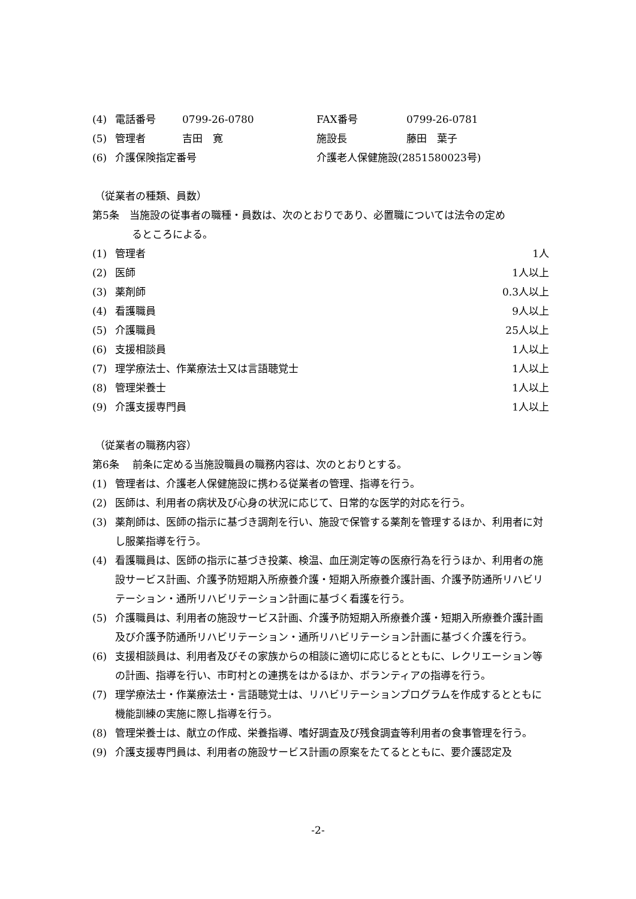(4) 電話番号 0799-26-0780 FAX番号 0799-26-0781
(5) 管理者 吉田　寛 施設長 藤田　葉子
(6) 介護保険指定番号 介護老人保健施設(2851580023号)
（従業者の種類、員数）
第5条　当施設の従事者の職種・員数は、次のとおりであり、必置職については法令の定め
るところによる。
(1) 管理者 1人
(2) 医師 1人以上
(3) 薬剤師 0.3人以上
(4) 看護職員 9人以上
(5) 介護職員 25人以上
(6) 支援相談員 1人以上
(7) 理学療法士、作業療法士又は言語聴覚士 1人以上
(8) 管理栄養士 1人以上
(9) 介護支援専門員 1人以上
（従業者の職務内容）
第6条　 前条に定める当施設職員の職務内容は、次のとおりとする。
(1) 管理者は、介護老人保健施設に携わる従業者の管理、指導を行う。
(2) 医師は、利用者の病状及び心身の状況に応じて、日常的な医学的対応を行う。
(3) 薬剤師は、医師の指示に基づき調剤を行い、施設で保管する薬剤を管理するほか、利用者に対し服薬指導を行う。
(4) 看護職員は、医師の指示に基づき投薬、検温、血圧測定等の医療行為を行うほか、利用者の施設サービス計画、介護予防短期入所療養介護・短期入所療養介護計画、介護予防通所リハビリテーション・通所リハビリテーション計画に基づく看護を行う。
(5) 介護職員は、利用者の施設サービス計画、介護予防短期入所療養介護・短期入所療養介護計画及び介護予防通所リハビリテーション・通所リハビリテーション計画に基づく介護を行う。
(6) 支援相談員は、利用者及びその家族からの相談に適切に応じるとともに、レクリエーション等の計画、指導を行い、市町村との連携をはかるほか、ボランティアの指導を行う。
(7) 理学療法士・作業療法士・言語聴覚士は、リハビリテーションプログラムを作成するとともに機能訓練の実施に際し指導を行う。
(8) 管理栄養士は、献立の作成、栄養指導、嗜好調査及び残食調査等利用者の食事管理を行う。
(9) 介護支援専門員は、利用者の施設サービス計画の原案をたてるとともに、要介護認定及
-2-